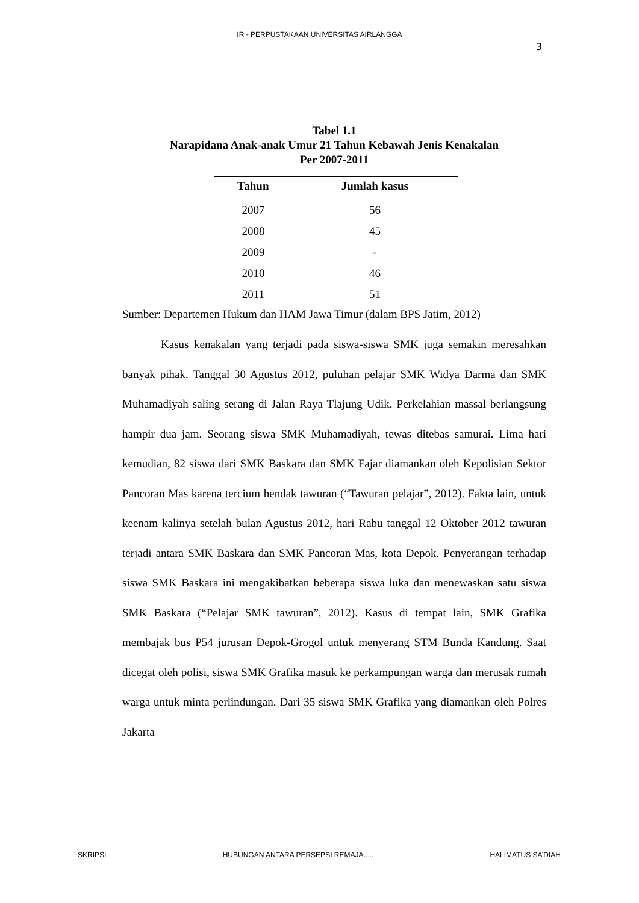IR - PERPUSTAKAAN UNIVERSITAS AIRLANGGA
3
Tabel 1.1
Narapidana Anak-anak Umur 21 Tahun Kebawah Jenis Kenakalan
Per 2007-2011
| Tahun | Jumlah kasus |
| --- | --- |
| 2007 | 56 |
| 2008 | 45 |
| 2009 | - |
| 2010 | 46 |
| 2011 | 51 |
Sumber: Departemen Hukum dan HAM Jawa Timur (dalam BPS Jatim, 2012)
Kasus kenakalan yang terjadi pada siswa-siswa SMK juga semakin meresahkan banyak pihak. Tanggal 30 Agustus 2012, puluhan pelajar SMK Widya Darma dan SMK Muhamadiyah saling serang di Jalan Raya Tlajung Udik. Perkelahian massal berlangsung hampir dua jam. Seorang siswa SMK Muhamadiyah, tewas ditebas samurai. Lima hari kemudian, 82 siswa dari SMK Baskara dan SMK Fajar diamankan oleh Kepolisian Sektor Pancoran Mas karena tercium hendak tawuran (“Tawuran pelajar”, 2012). Fakta lain, untuk keenam kalinya setelah bulan Agustus 2012, hari Rabu tanggal 12 Oktober 2012 tawuran terjadi antara SMK Baskara dan SMK Pancoran Mas, kota Depok. Penyerangan terhadap siswa SMK Baskara ini mengakibatkan beberapa siswa luka dan menewaskan satu siswa SMK Baskara (“Pelajar SMK tawuran”, 2012). Kasus di tempat lain, SMK Grafika membajak bus P54 jurusan Depok-Grogol untuk menyerang STM Bunda Kandung. Saat dicegat oleh polisi, siswa SMK Grafika masuk ke perkampungan warga dan merusak rumah warga untuk minta perlindungan. Dari 35 siswa SMK Grafika yang diamankan oleh Polres Jakarta
SKRIPSI HUBUNGAN ANTARA PERSEPSI REMAJA..... HALIMATUS SA’DIAH